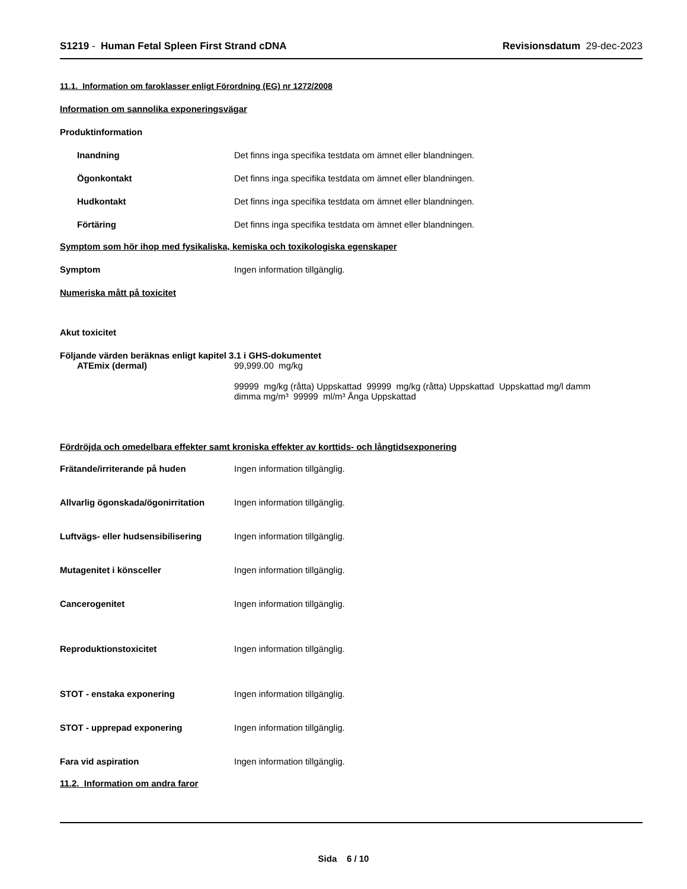S1219 - Human Fetal Spleen First Strand cDNA
Revisionsdatum 29-dec-2023
11.1. Information om faroklasser enligt Förordning (EG) nr 1272/2008
Information om sannolika exponeringsvägar
Produktinformation
Inandning Det finns inga specifika testdata om ämnet eller blandningen.
Ögonkontakt Det finns inga specifika testdata om ämnet eller blandningen.
Hudkontakt Det finns inga specifika testdata om ämnet eller blandningen.
Förtäring Det finns inga specifika testdata om ämnet eller blandningen.
Symptom som hör ihop med fysikaliska, kemiska och toxikologiska egenskaper
Symptom Ingen information tillgänglig.
Numeriska mått på toxicitet
Akut toxicitet
Följande värden beräknas enligt kapitel 3.1 i GHS-dokumentet
ATEmix (dermal) 99,999.00 mg/kg
99999 mg/kg (råtta) Uppskattad 99999 mg/kg (råtta) Uppskattad Uppskattad mg/l damm dimma mg/m³ 99999 ml/m³ Ånga Uppskattad
Fördröjda och omedelbara effekter samt kroniska effekter av korttids- och långtidsexponering
Frätande/irriterande på huden Ingen information tillgänglig.
Allvarlig ögonskada/ögonirritation
Ingen information tillgänglig.
Luftvägs- eller hudsensibilisering
Ingen information tillgänglig.
Mutagenitet i könsceller Ingen information tillgänglig.
Cancerogenitet Ingen information tillgänglig.
Reproduktionstoxicitet Ingen information tillgänglig.
STOT - enstaka exponering Ingen information tillgänglig.
STOT - upprepad exponering Ingen information tillgänglig.
Fara vid aspiration Ingen information tillgänglig.
11.2. Information om andra faror
Sida 6 / 10